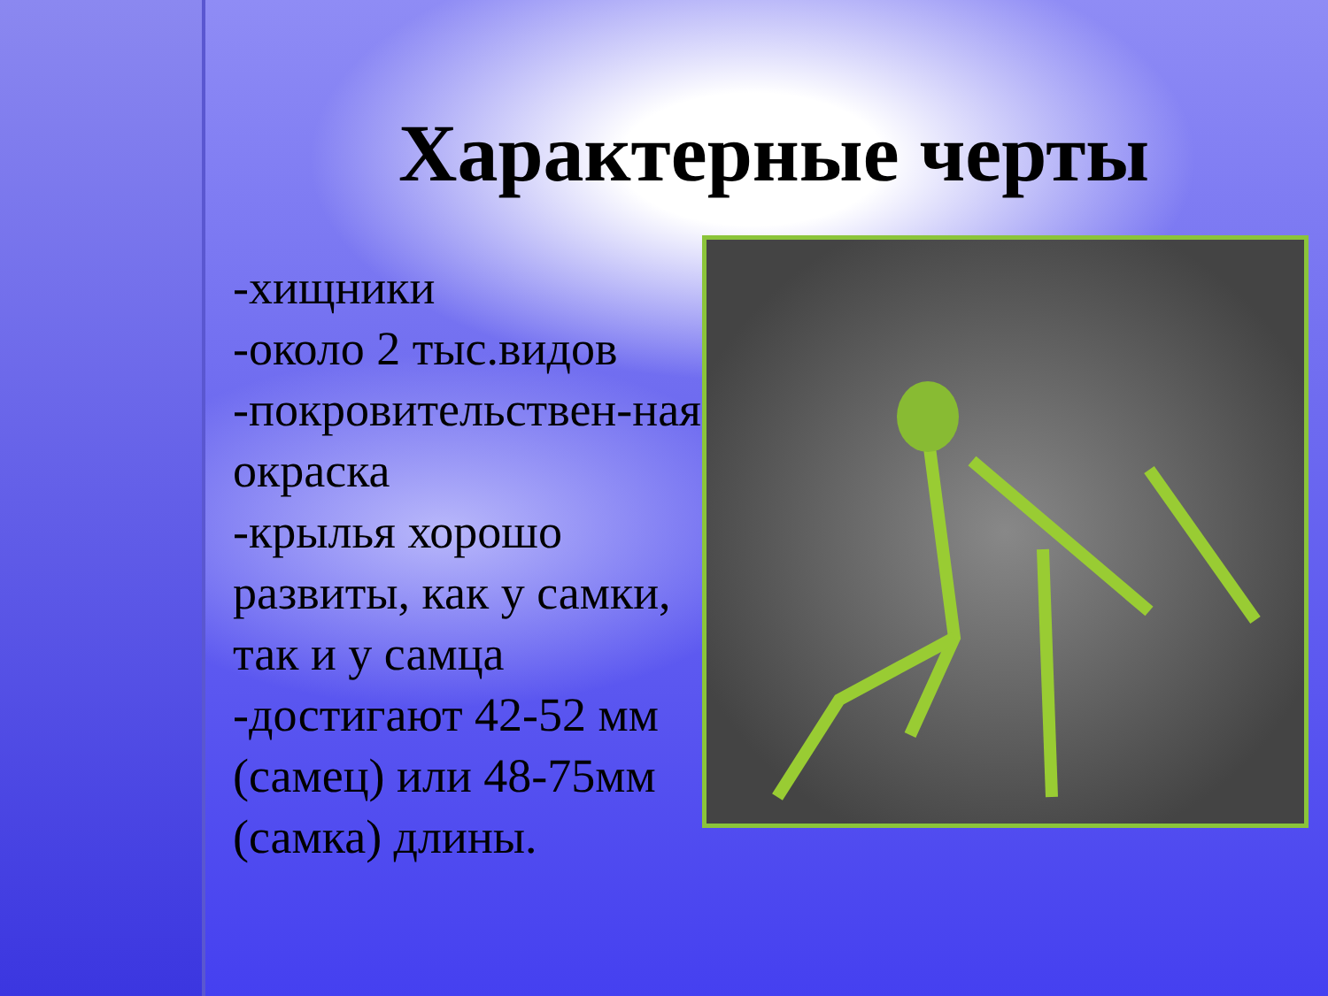Характерные черты
-хищники
-около 2 тыс.видов
-покровительствен-ная окраска
-крылья хорошо развиты, как у самки, так и у самца
-достигают 42-52 мм (самец) или 48-75мм (самка) длины.